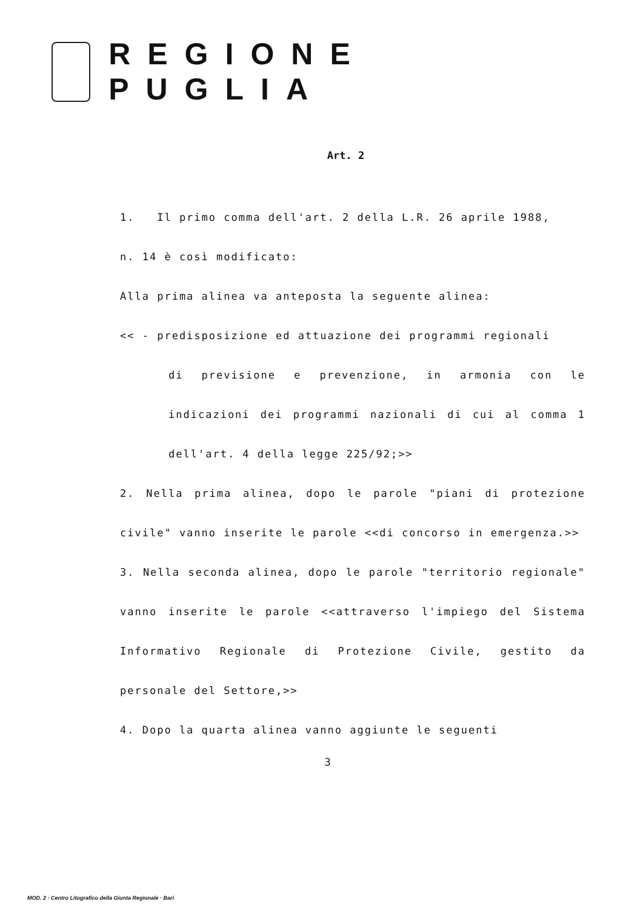REGIONE PUGLIA
Art. 2
1. Il primo comma dell'art. 2 della L.R. 26 aprile 1988,
n. 14 è così modificato:
Alla prima alinea va anteposta la seguente alinea:
<< - predisposizione ed attuazione dei programmi regionali
di previsione e prevenzione, in armonia con le indicazioni dei programmi nazionali di cui al comma 1 dell'art. 4 della legge 225/92;>>
2. Nella prima alinea, dopo le parole "piani di protezione civile" vanno inserite le parole <<di concorso in emergenza.>>
3. Nella seconda alinea, dopo le parole "territorio regionale" vanno inserite le parole <<attraverso l'impiego del Sistema Informativo Regionale di Protezione Civile, gestito da personale del Settore,>>
4. Dopo la quarta alinea vanno aggiunte le seguenti
3
MOD. 2 · Centro Litografico della Giunta Regionale · Bari